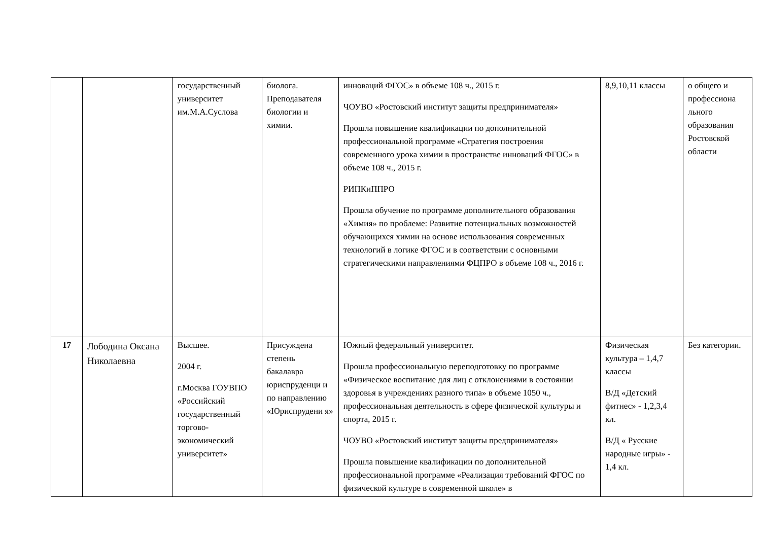| | | государственный университет им.М.А.Суслова | биолога. Преподавателя биологии и химии. | инноваций ФГОС» в объеме 108 ч., 2015 г. ЧОУВО «Ростовский институт защиты предпринимателя» Прошла повышение квалификации по дополнительной профессиональной программе «Стратегия построения современного урока химии в пространстве инноваций ФГОС» в объеме 108 ч., 2015 г. РИПКиППРО Прошла обучение по программе дополнительного образования «Химия» по проблеме: Развитие потенциальных возможностей обучающихся химии на основе использования современных технологий в логике ФГОС и в соответствии с основными стратегическими направлениями ФЦПРО в объеме 108 ч., 2016 г. | 8,9,10,11 классы | о общего и профессиона льного образования Ростовской области |
| 17 | Лободина Оксана Николаевна | Высшее. 2004 г. г.Москва ГОУВПО «Российский государственный торгово-экономический университет» | Присуждена степень бакалавра юриспруденци и по направлению «Юриспрудени я» | Южный федеральный университет. Прошла профессиональную переподготовку по программе «Физическое воспитание для лиц с отклонениями в состоянии здоровья в учреждениях разного типа» в объеме 1050 ч., профессиональная деятельность в сфере физической культуры и спорта, 2015 г. ЧОУВО «Ростовский институт защиты предпринимателя» Прошла повышение квалификации по дополнительной профессиональной программе «Реализация требований ФГОС по физической культуре в современной школе» в | Физическая культура – 1,4,7 классы В/Д «Детский фитнес» - 1,2,3,4 кл. В/Д « Русские народные игры» - 1,4 кл. | Без категории. |